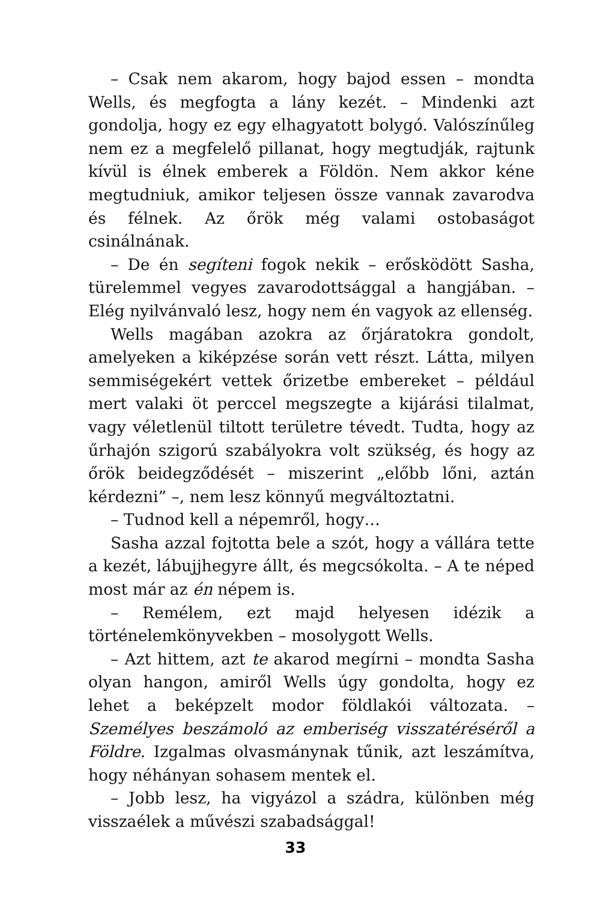– Csak nem akarom, hogy bajod essen – mondta Wells, és megfogta a lány kezét. – Mindenki azt gondolja, hogy ez egy elhagyatott bolygó. Valószínűleg nem ez a megfelelő pillanat, hogy megtudják, rajtunk kívül is élnek emberek a Földön. Nem akkor kéne megtudniuk, amikor teljesen össze vannak zavarodva és félnek. Az őrök még valami ostobaságot csinálnának.
– De én segíteni fogok nekik – erősködött Sasha, türelemmel vegyes zavarodottsággal a hangjában. – Elég nyilvánvaló lesz, hogy nem én vagyok az ellenség.
Wells magában azokra az őrjáratokra gondolt, amelyeken a kiképzése során vett részt. Látta, milyen semmiségekért vettek őrizetbe embereket – például mert valaki öt perccel megszegte a kijárási tilalmat, vagy véletlenül tiltott területre tévedt. Tudta, hogy az űrhajón szigorú szabályokra volt szükség, és hogy az őrök beidegződését – miszerint „előbb lőni, aztán kérdezni” –, nem lesz könnyű megváltoztatni.
– Tudnod kell a népemről, hogy…
Sasha azzal fojtotta bele a szót, hogy a vállára tette a kezét, lábujjhegyre állt, és megcsókolta. – A te néped most már az én népem is.
– Remélem, ezt majd helyesen idézik a történelemkönyvekben – mosolygott Wells.
– Azt hittem, azt te akarod megírni – mondta Sasha olyan hangon, amiről Wells úgy gondolta, hogy ez lehet a beképzelt modor földlakói változata. – Személyes beszámoló az emberiség visszatéréséről a Földre. Izgalmas olvasmánynak tűnik, azt leszámítva, hogy néhányan sohasem mentek el.
– Jobb lesz, ha vigyázol a szádra, különben még visszaélek a művészi szabadsággal!
33